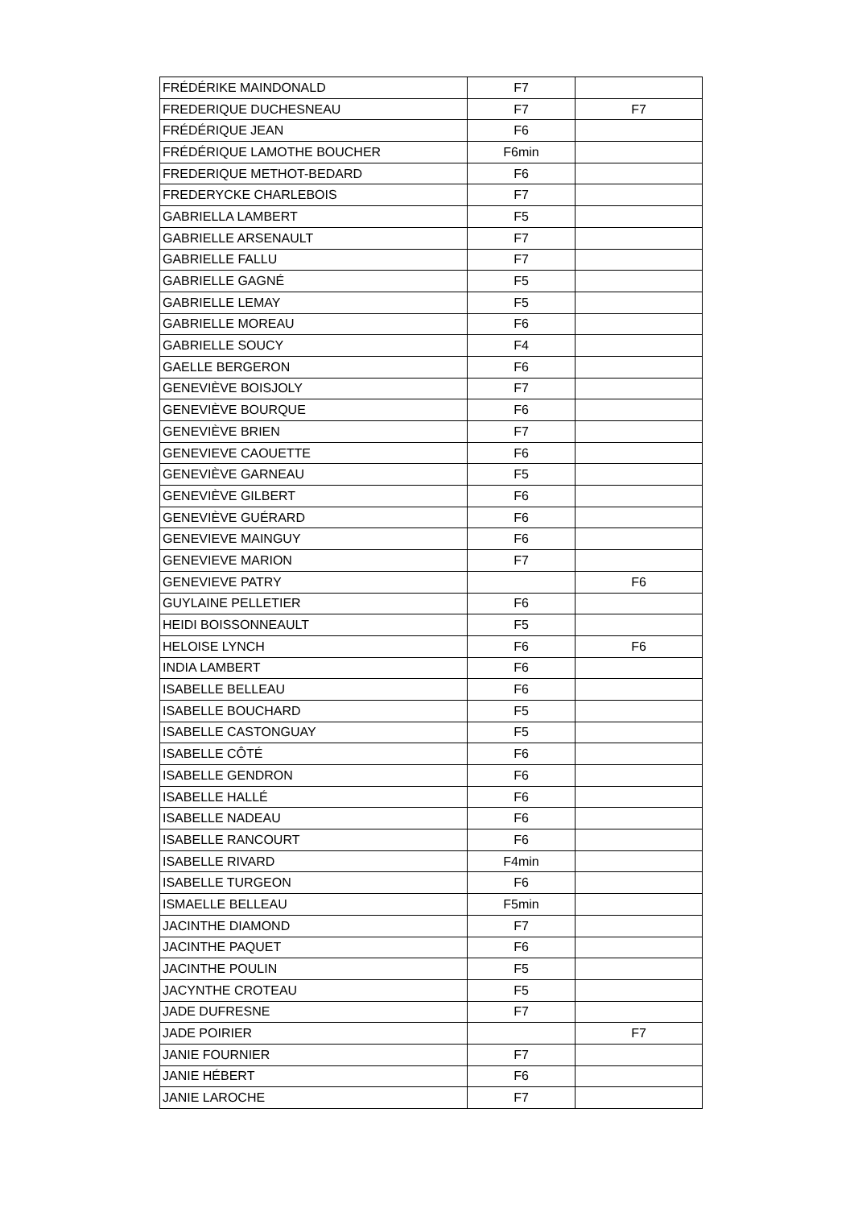| FRÉDÉRIKE MAINDONALD | F7 | |
| FREDERIQUE DUCHESNEAU | F7 | F7 |
| FRÉDÉRIQUE JEAN | F6 | |
| FRÉDÉRIQUE LAMOTHE BOUCHER | F6min | |
| FREDERIQUE METHOT-BEDARD | F6 | |
| FREDERYCKE CHARLEBOIS | F7 | |
| GABRIELLA LAMBERT | F5 | |
| GABRIELLE ARSENAULT | F7 | |
| GABRIELLE FALLU | F7 | |
| GABRIELLE GAGNÉ | F5 | |
| GABRIELLE LEMAY | F5 | |
| GABRIELLE MOREAU | F6 | |
| GABRIELLE SOUCY | F4 | |
| GAELLE BERGERON | F6 | |
| GENEVIÈVE BOISJOLY | F7 | |
| GENEVIÈVE BOURQUE | F6 | |
| GENEVIÈVE BRIEN | F7 | |
| GENEVIEVE CAOUETTE | F6 | |
| GENEVIÈVE GARNEAU | F5 | |
| GENEVIÈVE GILBERT | F6 | |
| GENEVIÈVE GUÉRARD | F6 | |
| GENEVIEVE MAINGUY | F6 | |
| GENEVIEVE MARION | F7 | |
| GENEVIEVE PATRY | | F6 |
| GUYLAINE PELLETIER | F6 | |
| HEIDI BOISSONNEAULT | F5 | |
| HELOISE LYNCH | F6 | F6 |
| INDIA LAMBERT | F6 | |
| ISABELLE BELLEAU | F6 | |
| ISABELLE BOUCHARD | F5 | |
| ISABELLE CASTONGUAY | F5 | |
| ISABELLE CÔTÉ | F6 | |
| ISABELLE GENDRON | F6 | |
| ISABELLE HALLÉ | F6 | |
| ISABELLE NADEAU | F6 | |
| ISABELLE RANCOURT | F6 | |
| ISABELLE RIVARD | F4min | |
| ISABELLE TURGEON | F6 | |
| ISMAELLE BELLEAU | F5min | |
| JACINTHE DIAMOND | F7 | |
| JACINTHE PAQUET | F6 | |
| JACINTHE POULIN | F5 | |
| JACYNTHE CROTEAU | F5 | |
| JADE DUFRESNE | F7 | |
| JADE POIRIER | | F7 |
| JANIE FOURNIER | F7 | |
| JANIE HÉBERT | F6 | |
| JANIE LAROCHE | F7 | |